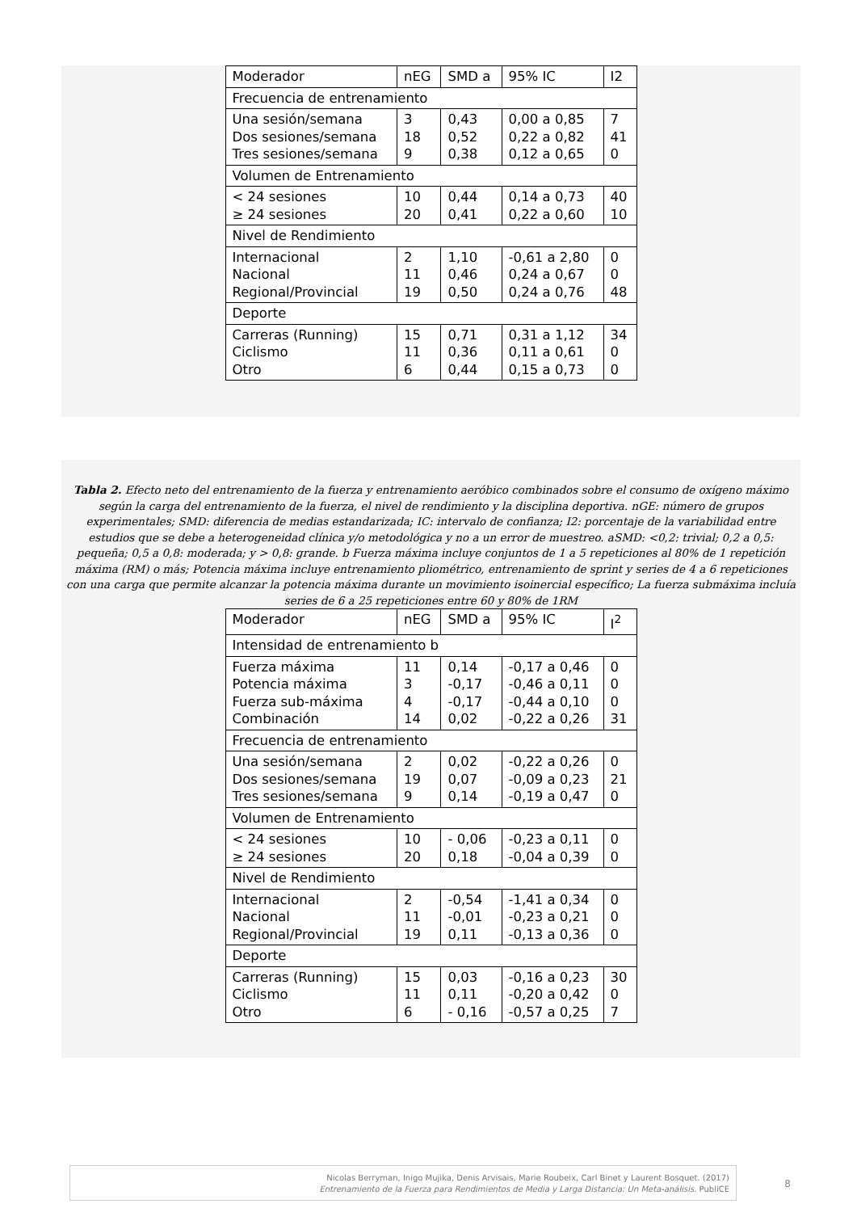| Moderador | nEG | SMD a | 95% IC | I2 |
| Frecuencia de entrenamiento | | | | |
| Una sesión/semana Dos sesiones/semana Tres sesiones/semana | 3 18 9 | 0,43 0,52 0,38 | 0,00 a 0,85 0,22 a 0,82 0,12 a 0,65 | 7 41 0 |
| Volumen de Entrenamiento | | | | |
| < 24 sesiones ≥ 24 sesiones | 10 20 | 0,44 0,41 | 0,14 a 0,73 0,22 a 0,60 | 40 10 |
| Nivel de Rendimiento | | | | |
| Internacional Nacional Regional/Provincial | 2 11 19 | 1,10 0,46 0,50 | -0,61 a 2,80 0,24 a 0,67 0,24 a 0,76 | 0 0 48 |
| Deporte | | | | |
| Carreras (Running) Ciclismo Otro | 15 11 6 | 0,71 0,36 0,44 | 0,31 a 1,12 0,11 a 0,61 0,15 a 0,73 | 34 0 0 |
Tabla 2. Efecto neto del entrenamiento de la fuerza y entrenamiento aeróbico combinados sobre el consumo de oxígeno máximo según la carga del entrenamiento de la fuerza, el nivel de rendimiento y la disciplina deportiva. nGE: número de grupos experimentales; SMD: diferencia de medias estandarizada; IC: intervalo de confianza; I2: porcentaje de la variabilidad entre estudios que se debe a heterogeneidad clínica y/o metodológica y no a un error de muestreo. aSMD: <0,2: trivial; 0,2 a 0,5: pequeña; 0,5 a 0,8: moderada; y > 0,8: grande. b Fuerza máxima incluye conjuntos de 1 a 5 repeticiones al 80% de 1 repetición máxima (RM) o más; Potencia máxima incluye entrenamiento pliométrico, entrenamiento de sprint y series de 4 a 6 repeticiones con una carga que permite alcanzar la potencia máxima durante un movimiento isoinercial específico; La fuerza submáxima incluía series de 6 a 25 repeticiones entre 60 y 80% de 1RM
| Moderador | nEG | SMD a | 95% IC | I<sup>2</sup> |
| Intensidad de entrenamiento b | | | | |
| Fuerza máxima Potencia máxima Fuerza sub-máxima Combinación | 11 3 4 14 | 0,14 -0,17 -0,17 0,02 | -0,17 a 0,46 -0,46 a 0,11 -0,44 a 0,10 -0,22 a 0,26 | 0 0 0 31 |
| Frecuencia de entrenamiento | | | | |
| Una sesión/semana Dos sesiones/semana Tres sesiones/semana | 2 19 9 | 0,02 0,07 0,14 | -0,22 a 0,26 -0,09 a 0,23 -0,19 a 0,47 | 0 21 0 |
| Volumen de Entrenamiento | | | | |
| < 24 sesiones ≥ 24 sesiones | 10 20 | - 0,06 0,18 | -0,23 a 0,11 -0,04 a 0,39 | 0 0 |
| Nivel de Rendimiento | | | | |
| Internacional Nacional Regional/Provincial | 2 11 19 | -0,54 -0,01 0,11 | -1,41 a 0,34 -0,23 a 0,21 -0,13 a 0,36 | 0 0 0 |
| Deporte | | | | |
| Carreras (Running) Ciclismo Otro | 15 11 6 | 0,03 0,11 - 0,16 | -0,16 a 0,23 -0,20 a 0,42 -0,57 a 0,25 | 30 0 7 |
Nicolas Berryman, Inigo Mujika, Denis Arvisais, Marie Roubeix, Carl Binet y Laurent Bosquet. (2017)
Entrenamiento de la Fuerza para Rendimientos de Media y Larga Distancia: Un Meta-análisis. PubliCE
8